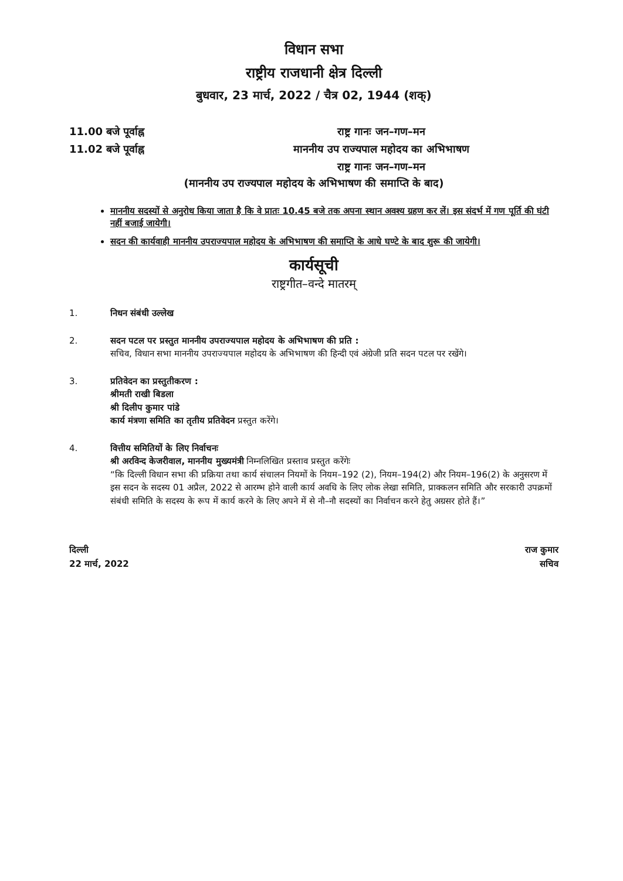विधान सभा
राष्ट्रीय राजधानी क्षेत्र दिल्ली
बुधवार, 23 मार्च, 2022 / चैत्र 02, 1944 (शक्)
11.00 बजे पूर्वाह्न
राष्ट्र गानः जन–गण–मन
11.02 बजे पूर्वाह्न
माननीय उप राज्यपाल महोदय का अभिभाषण
राष्ट्र गानः जन–गण–मन
(माननीय उप राज्यपाल महोदय के अभिभाषण की समाप्ति के बाद)
माननीय सदस्यों से अनुरोध किया जाता है कि वे प्रातः 10.45 बजे तक अपना स्थान अवश्य ग्रहण कर लें। इस संदर्भ में गण पूर्ति की घंटी नहीं बजाई जायेगी।
सदन की कार्यवाही माननीय उपराज्यपाल महोदय के अभिभाषण की समाप्ति के आधे घण्टे के बाद शुरू की जायेगी।
कार्यसूची
राष्ट्रगीत–वन्दे मातरम्
1. निधन संबंधी उल्लेख
2. सदन पटल पर प्रस्तुत माननीय उपराज्यपाल महोदय के अभिभाषण की प्रति :
सचिव, विधान सभा माननीय उपराज्यपाल महोदय के अभिभाषण की हिन्दी एवं अंग्रेजी प्रति सदन पटल पर रखेंगे।
3. प्रतिवेदन का प्रस्तुतीकरण :
श्रीमती राखी बिडला
श्री दिलीप कुमार पांडे
कार्य मंत्रणा समिति का तृतीय प्रतिवेदन प्रस्तुत करेंगे।
4. वित्तीय समितियों के लिए निर्वाचनः
श्री अरविन्द केजरीवाल, माननीय मुख्यमंत्री निम्नलिखित प्रस्ताव प्रस्तुत करेंगेः
“कि दिल्ली विधान सभा की प्रक्रिया तथा कार्य संचालन नियमों के नियम–192 (2), नियम–194(2) और नियम–196(2) के अनुसरण में इस सदन के सदस्य 01 अप्रैल, 2022 से आरम्भ होने वाली कार्य अवधि के लिए लोक लेखा समिति, प्राक्कलन समिति और सरकारी उपक्रमों संबंधी समिति के सदस्य के रूप में कार्य करने के लिए अपने में से नौ–नौ सदस्यों का निर्वाचन करने हेतु अग्रसर होते हैं।”
दिल्ली
22 मार्च, 2022
राज कुमार
सचिव